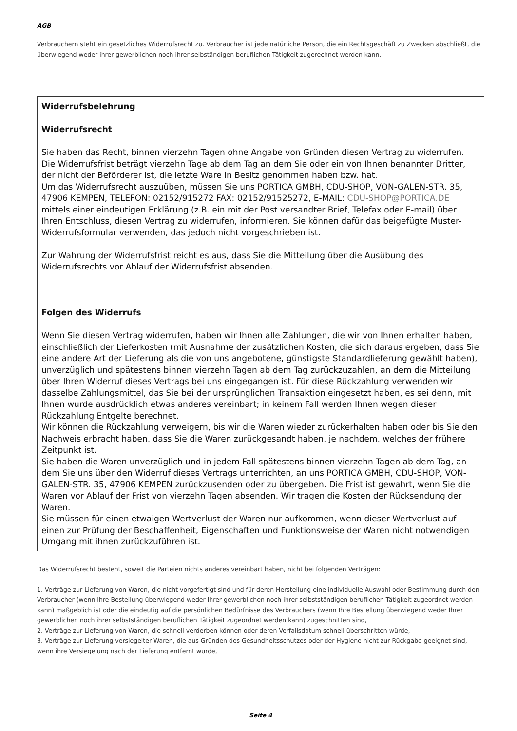AGB
Verbrauchern steht ein gesetzliches Widerrufsrecht zu. Verbraucher ist jede natürliche Person, die ein Rechtsgeschäft zu Zwecken abschließt, die überwiegend weder ihrer gewerblichen noch ihrer selbständigen beruflichen Tätigkeit zugerechnet werden kann.
Widerrufsbelehrung
Widerrufsrecht
Sie haben das Recht, binnen vierzehn Tagen ohne Angabe von Gründen diesen Vertrag zu widerrufen.
Die Widerrufsfrist beträgt vierzehn Tage ab dem Tag an dem Sie oder ein von Ihnen benannter Dritter, der nicht der Beförderer ist, die letzte Ware in Besitz genommen haben bzw. hat.
Um das Widerrufsrecht auszuüben, müssen Sie uns PORTICA GMBH, CDU-SHOP, VON-GALEN-STR. 35, 47906 KEMPEN, TELEFON: 02152/915272 FAX: 02152/91525272, E-MAIL: CDU-SHOP@PORTICA.DE mittels einer eindeutigen Erklärung (z.B. ein mit der Post versandter Brief, Telefax oder E-mail) über Ihren Entschluss, diesen Vertrag zu widerrufen, informieren. Sie können dafür das beigefügte Muster-Widerrufsformular verwenden, das jedoch nicht vorgeschrieben ist.
Zur Wahrung der Widerrufsfrist reicht es aus, dass Sie die Mitteilung über die Ausübung des Widerrufsrechts vor Ablauf der Widerrufsfrist absenden.
Folgen des Widerrufs
Wenn Sie diesen Vertrag widerrufen, haben wir Ihnen alle Zahlungen, die wir von Ihnen erhalten haben, einschließlich der Lieferkosten (mit Ausnahme der zusätzlichen Kosten, die sich daraus ergeben, dass Sie eine andere Art der Lieferung als die von uns angebotene, günstigste Standardlieferung gewählt haben), unverzüglich und spätestens binnen vierzehn Tagen ab dem Tag zurückzuzahlen, an dem die Mitteilung über Ihren Widerruf dieses Vertrags bei uns eingegangen ist. Für diese Rückzahlung verwenden wir dasselbe Zahlungsmittel, das Sie bei der ursprünglichen Transaktion eingesetzt haben, es sei denn, mit Ihnen wurde ausdrücklich etwas anderes vereinbart; in keinem Fall werden Ihnen wegen dieser Rückzahlung Entgelte berechnet.
Wir können die Rückzahlung verweigern, bis wir die Waren wieder zurückerhalten haben oder bis Sie den Nachweis erbracht haben, dass Sie die Waren zurückgesandt haben, je nachdem, welches der frühere Zeitpunkt ist.
Sie haben die Waren unverzüglich und in jedem Fall spätestens binnen vierzehn Tagen ab dem Tag, an dem Sie uns über den Widerruf dieses Vertrags unterrichten, an uns PORTICA GMBH, CDU-SHOP, VON-GALEN-STR. 35, 47906 KEMPEN zurückzusenden oder zu übergeben. Die Frist ist gewahrt, wenn Sie die Waren vor Ablauf der Frist von vierzehn Tagen absenden. Wir tragen die Kosten der Rücksendung der Waren.
Sie müssen für einen etwaigen Wertverlust der Waren nur aufkommen, wenn dieser Wertverlust auf einen zur Prüfung der Beschaffenheit, Eigenschaften und Funktionsweise der Waren nicht notwendigen Umgang mit ihnen zurückzuführen ist.
Das Widerrufsrecht besteht, soweit die Parteien nichts anderes vereinbart haben, nicht bei folgenden Verträgen:
1. Verträge zur Lieferung von Waren, die nicht vorgefertigt sind und für deren Herstellung eine individuelle Auswahl oder Bestimmung durch den Verbraucher (wenn Ihre Bestellung überwiegend weder Ihrer gewerblichen noch ihrer selbstständigen beruflichen Tätigkeit zugeordnet werden kann) maßgeblich ist oder die eindeutig auf die persönlichen Bedürfnisse des Verbrauchers (wenn Ihre Bestellung überwiegend weder Ihrer gewerblichen noch ihrer selbstständigen beruflichen Tätigkeit zugeordnet werden kann) zugeschnitten sind,
2. Verträge zur Lieferung von Waren, die schnell verderben können oder deren Verfallsdatum schnell überschritten würde,
3. Verträge zur Lieferung versiegelter Waren, die aus Gründen des Gesundheitsschutzes oder der Hygiene nicht zur Rückgabe geeignet sind, wenn ihre Versiegelung nach der Lieferung entfernt wurde,
Seite 4